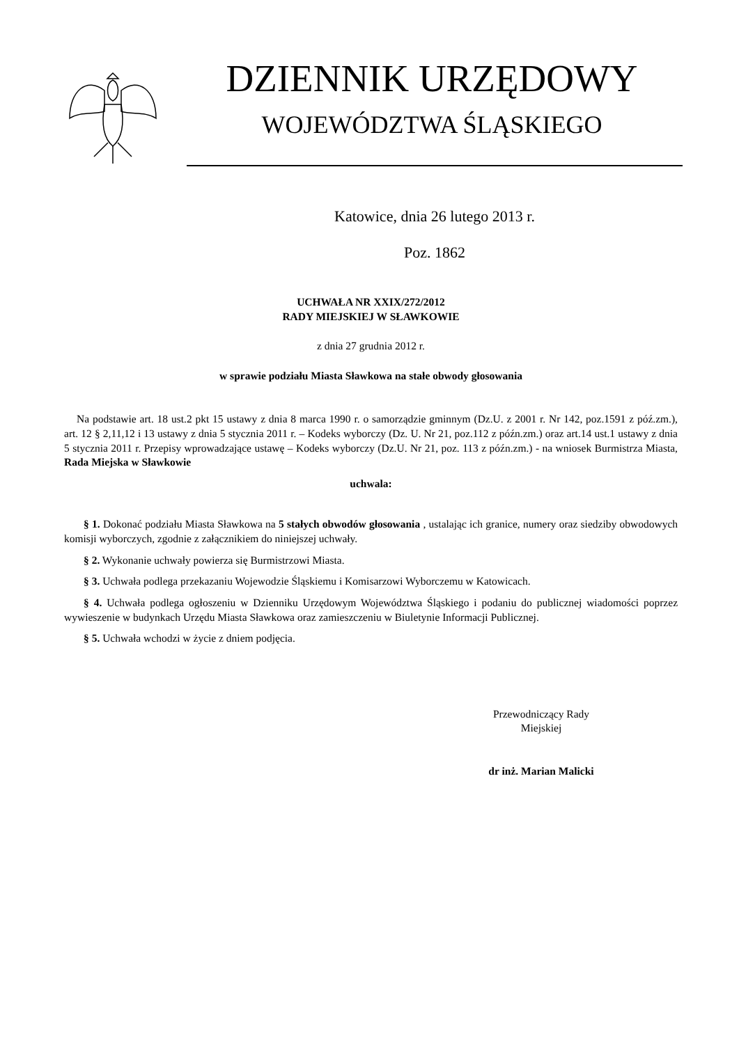DZIENNIK URZĘDOWY
WOJEWÓDZTWA ŚLĄSKIEGO
Katowice, dnia 26 lutego 2013 r.
Poz. 1862
UCHWAŁA NR XXIX/272/2012
RADY MIEJSKIEJ W SŁAWKOWIE
z dnia 27 grudnia 2012 r.
w sprawie podziału Miasta Sławkowa na stałe obwody głosowania
Na podstawie art. 18 ust.2 pkt 15 ustawy z dnia 8 marca 1990 r. o samorządzie gminnym (Dz.U. z 2001 r. Nr 142, poz.1591 z póź.zm.), art. 12 § 2,11,12 i 13 ustawy z dnia 5 stycznia 2011 r. – Kodeks wyborczy (Dz. U. Nr 21, poz.112 z późn.zm.) oraz art.14 ust.1 ustawy z dnia 5 stycznia 2011 r. Przepisy wprowadzające ustawę – Kodeks wyborczy (Dz.U. Nr 21, poz. 113 z późn.zm.) - na wniosek Burmistrza Miasta, Rada Miejska w Sławkowie
uchwala:
§ 1. Dokonać podziału Miasta Sławkowa na 5 stałych obwodów głosowania , ustalając ich granice, numery oraz siedziby obwodowych komisji wyborczych, zgodnie z załącznikiem do niniejszej uchwały.
§ 2. Wykonanie uchwały powierza się Burmistrzowi Miasta.
§ 3. Uchwała podlega przekazaniu Wojewodzie Śląskiemu i Komisarzowi Wyborczemu w Katowicach.
§ 4. Uchwała podlega ogłoszeniu w Dzienniku Urzędowym Województwa Śląskiego i podaniu do publicznej wiadomości poprzez wywieszenie w budynkach Urzędu Miasta Sławkowa oraz zamieszczeniu w Biuletynie Informacji Publicznej.
§ 5. Uchwała wchodzi w życie z dniem podjęcia.
Przewodniczący Rady
Miejskiej
dr inż. Marian Malicki